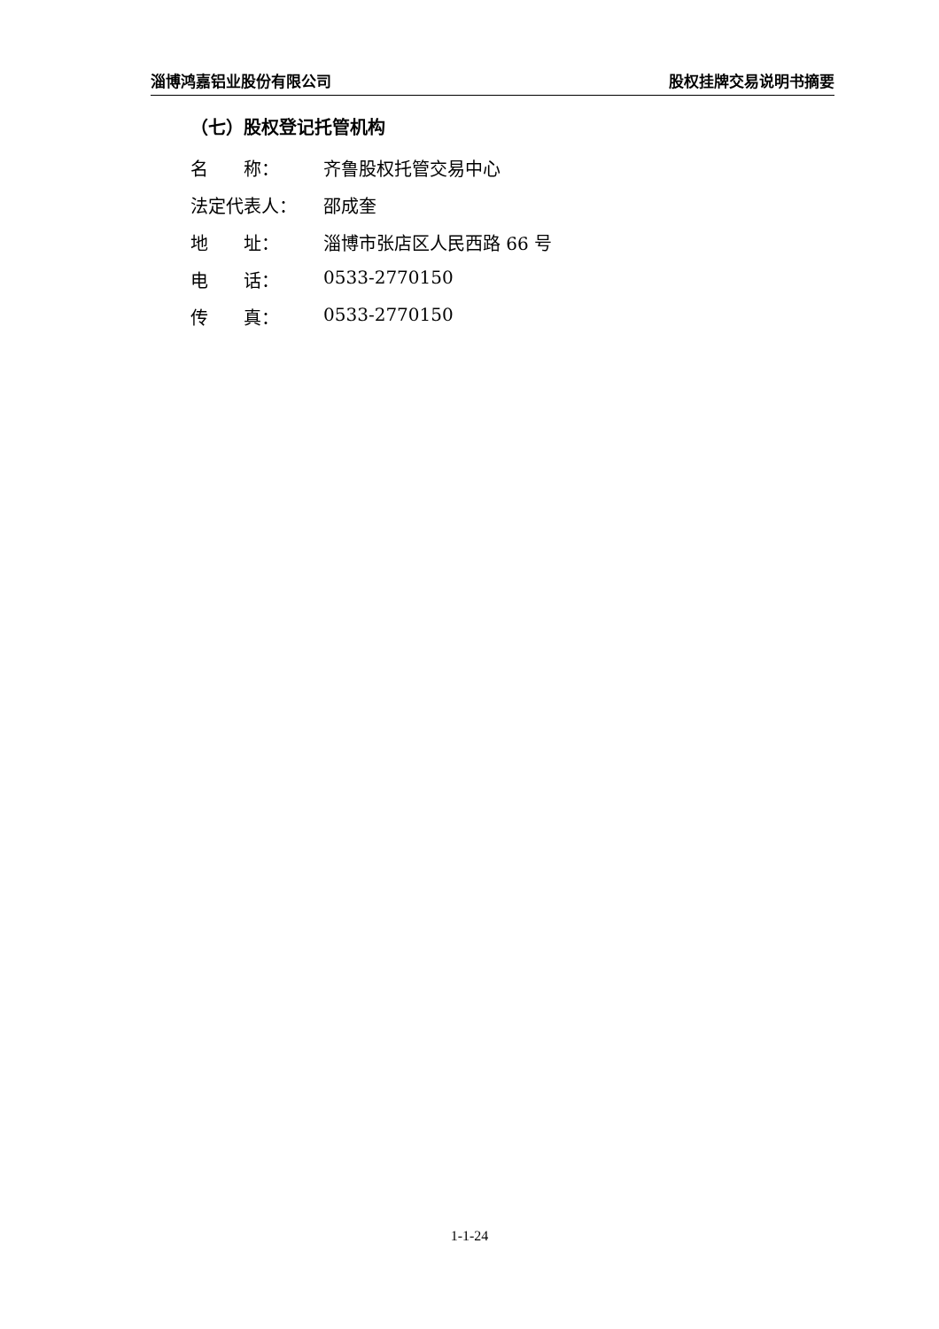淄博鸿嘉铝业股份有限公司 股权挂牌交易说明书摘要
（七）股权登记托管机构
名　　称： 齐鲁股权托管交易中心
法定代表人： 邵成奎
地　　址： 淄博市张店区人民西路 66 号
电　　话： 0533-2770150
传　　真： 0533-2770150
1-1-24